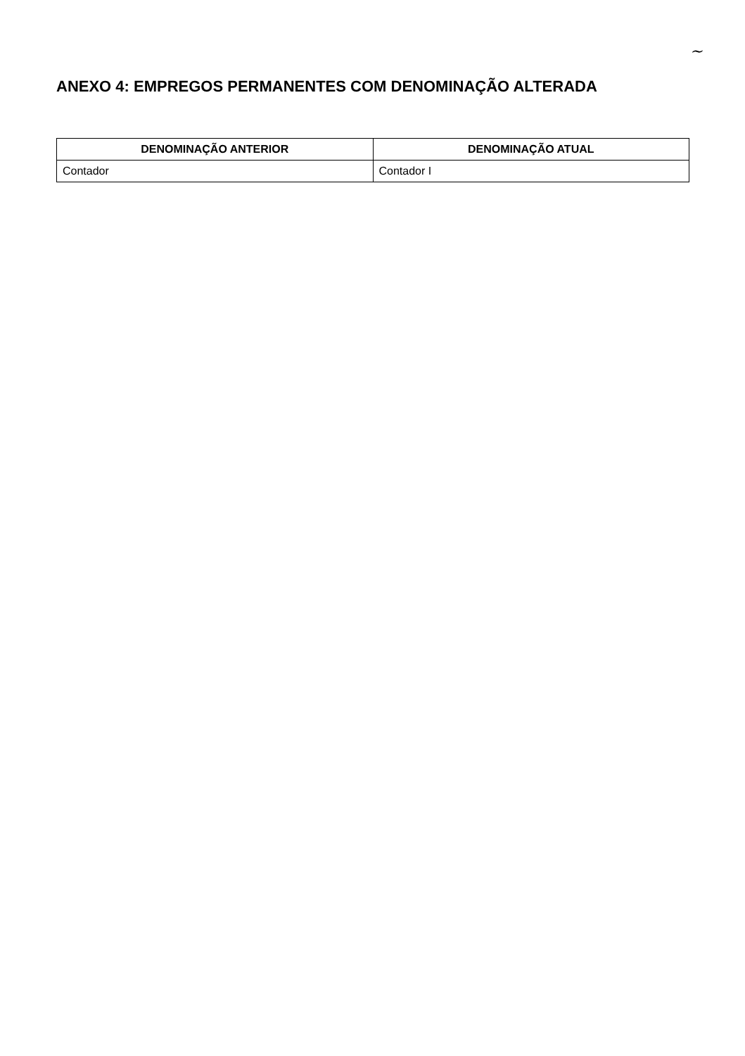~
ANEXO 4: EMPREGOS PERMANENTES COM DENOMINAÇÃO ALTERADA
| DENOMINAÇÃO ANTERIOR | DENOMINAÇÃO ATUAL |
| --- | --- |
| Contador | Contador I |